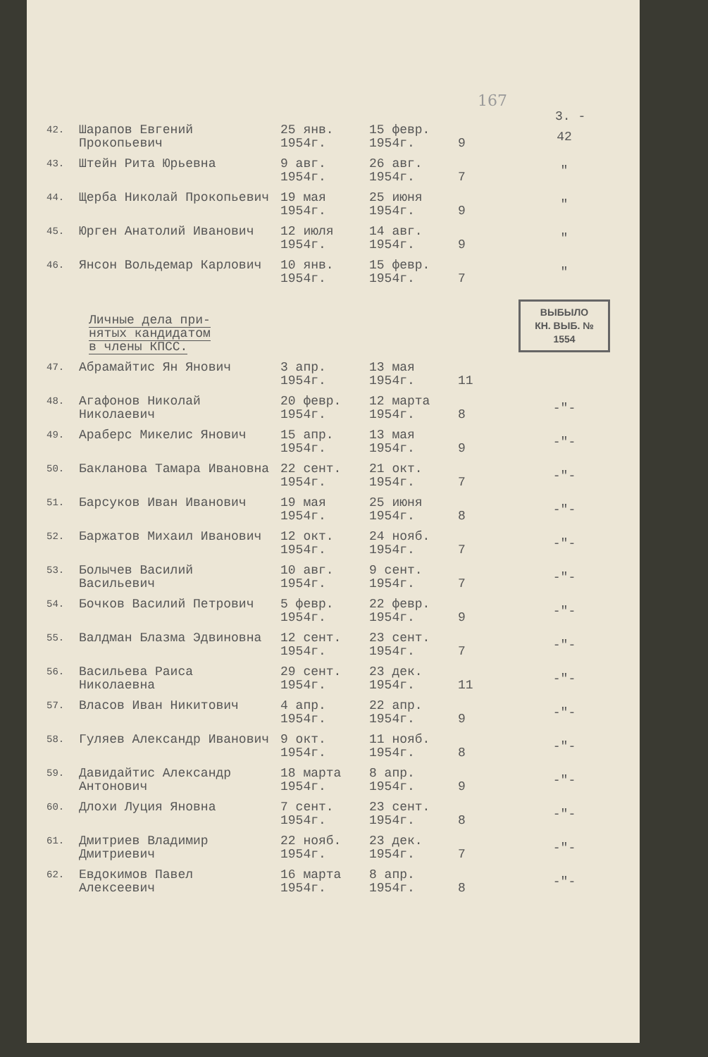167
3. -
| 42. | Шарапов Евгений Прокопьевич | 25 янв. 1954г. | 15 февр. 1954г. | 9 | 42 |
| 43. | Штейн Рита Юрьевна | 9 авг. 1954г. | 26 авг. 1954г. | 7 | " |
| 44. | Щерба Николай Прокопьевич | 19 мая 1954г. | 25 июня 1954г. | 9 | " |
| 45. | Юрген Анатолий Иванович | 12 июля 1954г. | 14 авг. 1954г. | 9 | " |
| 46. | Янсон Вольдемар Карлович | 10 янв. 1954г. | 15 февр. 1954г. | 7 | " |
| Личные дела при- нятых кандидатом в члены КПСС. | | | | | ВЫБЫЛО КН. ВЫБ. № 1554 |
| 47. | Абрамайтис Ян Янович | 3 апр. 1954г. | 13 мая 1954г. | 11 | |
| 48. | Агафонов Николай Николаевич | 20 февр. 1954г. | 12 марта 1954г. | 8 | -"- |
| 49. | Араберс Микелис Янович | 15 апр. 1954г. | 13 мая 1954г. | 9 | -"- |
| 50. | Бакланова Тамара Ивановна | 22 сент. 1954г. | 21 окт. 1954г. | 7 | -"- |
| 51. | Барсуков Иван Иванович | 19 мая 1954г. | 25 июня 1954г. | 8 | -"- |
| 52. | Баржатов Михаил Иванович | 12 окт. 1954г. | 24 нояб. 1954г. | 7 | -"- |
| 53. | Болычев Василий Васильевич | 10 авг. 1954г. | 9 сент. 1954г. | 7 | -"- |
| 54. | Бочков Василий Петрович | 5 февр. 1954г. | 22 февр. 1954г. | 9 | -"- |
| 55. | Валдман Блазма Эдвиновна | 12 сент. 1954г. | 23 сент. 1954г. | 7 | -"- |
| 56. | Васильева Раиса Николаевна | 29 сент. 1954г. | 23 дек. 1954г. | 11 | -"- |
| 57. | Власов Иван Никитович | 4 апр. 1954г. | 22 апр. 1954г. | 9 | -"- |
| 58. | Гуляев Александр Иванович | 9 окт. 1954г. | 11 нояб. 1954г. | 8 | -"- |
| 59. | Давидайтис Александр Антонович | 18 марта 1954г. | 8 апр. 1954г. | 9 | -"- |
| 60. | Длохи Луция Яновна | 7 сент. 1954г. | 23 сент. 1954г. | 8 | -"- |
| 61. | Дмитриев Владимир Дмитриевич | 22 нояб. 1954г. | 23 дек. 1954г. | 7 | -"- |
| 62. | Евдокимов Павел Алексеевич | 16 марта 1954г. | 8 апр. 1954г. | 8 | -"- |